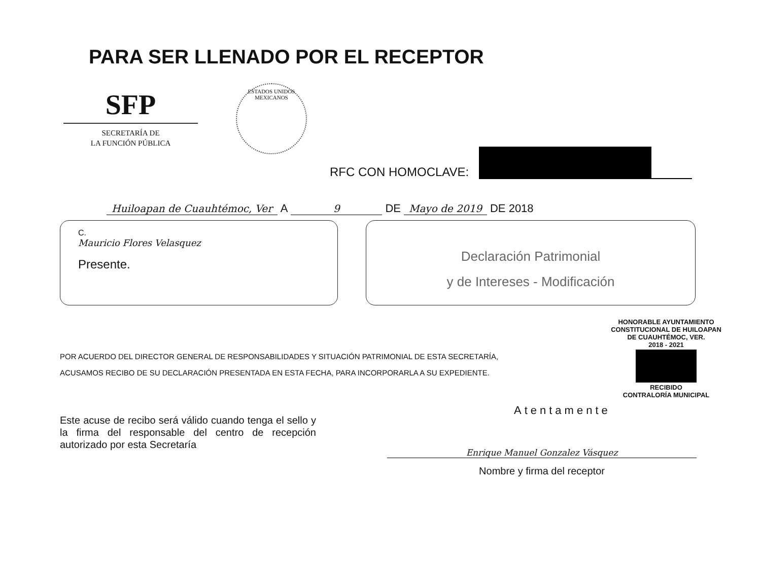PARA SER LLENADO POR EL RECEPTOR
SFP
SECRETARÍA DE
LA FUNCIÓN PÚBLICA
ESTADOS UNIDOS MEXICANOS
RFC CON HOMOCLAVE:
Huiloapan de Cuauhtémoc, Ver A 9 DE Mayo de 2019 DE 2018
C.
Mauricio Flores Velasquez
Presente.
Declaración Patrimonial
y de Intereses - Modificación
POR ACUERDO DEL DIRECTOR GENERAL DE RESPONSABILIDADES Y SITUACIÓN PATRIMONIAL DE ESTA SECRETARÍA,
ACUSAMOS RECIBO DE SU DECLARACIÓN PRESENTADA EN ESTA FECHA, PARA INCORPORARLA A SU EXPEDIENTE.
HONORABLE AYUNTAMIENTO
CONSTITUCIONAL DE HUILOAPAN
DE CUAUHTÉMOC, VER.
2018 - 2021
RECIBIDO
CONTRALORÍA MUNICIPAL
Este acuse de recibo será válido cuando tenga el sello y la firma del responsable del centro de recepción autorizado por esta Secretaría
Atentamente
Enrique Manuel Gonzalez Vásquez
Nombre y firma del receptor